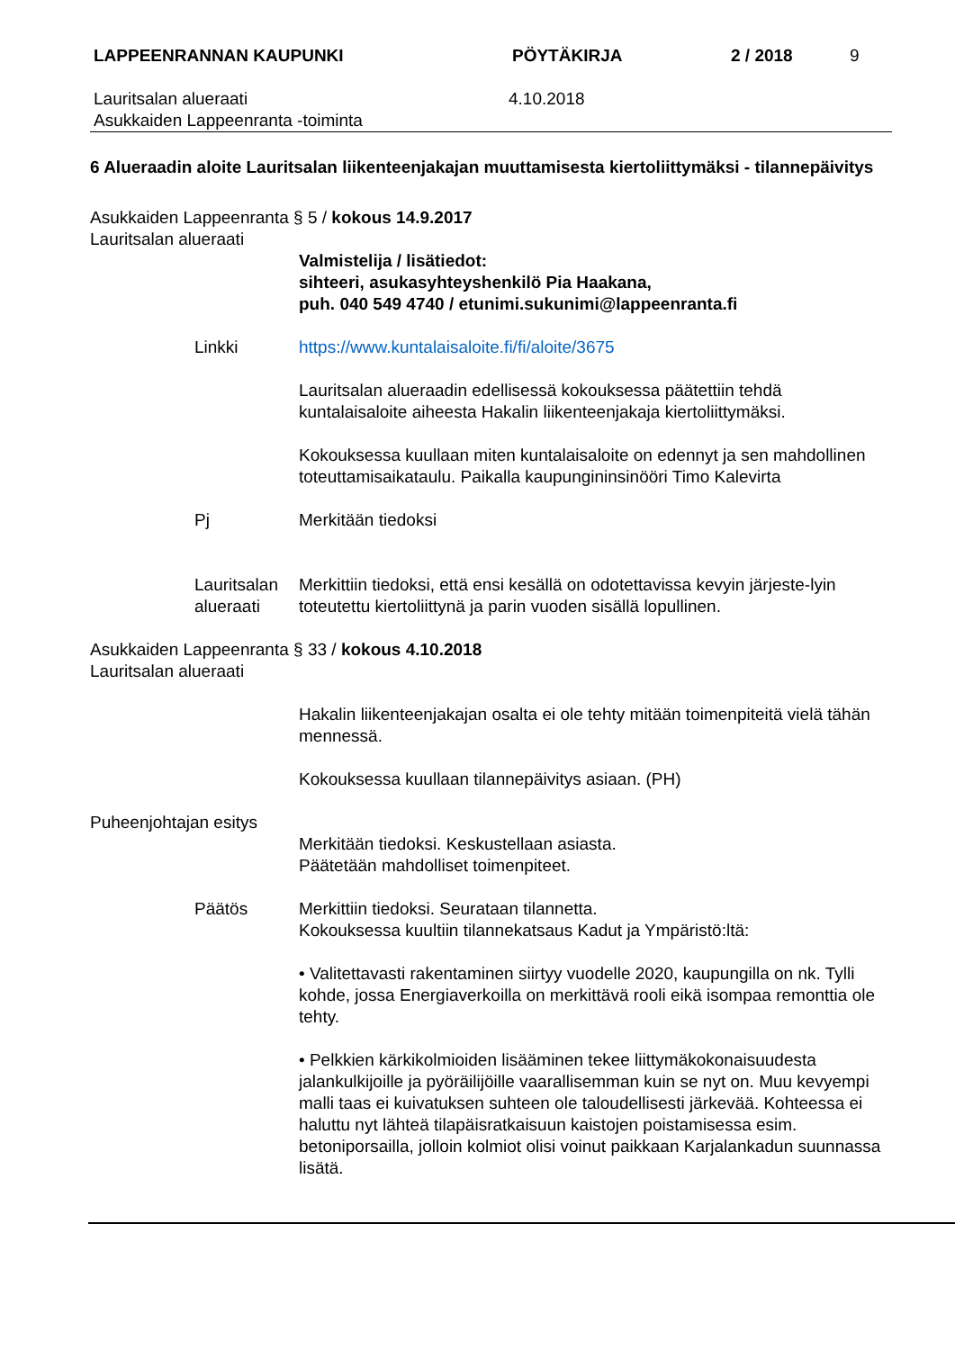LAPPEENRANNAN KAUPUNKI PÖYTÄKIRJA 2 / 2018 9
Lauritsalan alueraati
Asukkaiden Lappeenranta -toiminta
4.10.2018
6 Alueraadin aloite Lauritsalan liikenteenjakajan muuttamisesta kiertoliittymäksi - tilannepäivitys
Asukkaiden Lappeenranta § 5 / kokous 14.9.2017
Lauritsalan alueraati
Valmistelija / lisätiedot:
sihteeri, asukasyhteyshenkilö Pia Haakana,
puh. 040 549 4740 / etunimi.sukunimi@lappeenranta.fi
Linkki https://www.kuntalaisaloite.fi/fi/aloite/3675
Lauritsalan alueraadin edellisessä kokouksessa päätettiin tehdä kuntalaisaloite aiheesta Hakalin liikenteenjakaja kiertoliittymäksi.
Kokouksessa kuullaan miten kuntalaisaloite on edennyt ja sen mahdollinen toteuttamisaikataulu. Paikalla kaupungininsinööri Timo Kalevirta
Pj Merkitään tiedoksi
Lauritsalan alueraati
Merkittiin tiedoksi, että ensi kesällä on odotettavissa kevyin järjeste-lyin toteutettu kiertoliittynä ja parin vuoden sisällä lopullinen.
Asukkaiden Lappeenranta § 33 / kokous 4.10.2018
Lauritsalan alueraati
Hakalin liikenteenjakajan osalta ei ole tehty mitään toimenpiteitä vielä tähän mennessä.
Kokouksessa kuullaan tilannepäivitys asiaan. (PH)
Puheenjohtajan esitys
Merkitään tiedoksi. Keskustellaan asiasta.
Päätetään mahdolliset toimenpiteet.
Päätös Merkittiin tiedoksi. Seurataan tilannetta.
Kokouksessa kuultiin tilannekatsaus Kadut ja Ympäristö:ltä:
• Valitettavasti rakentaminen siirtyy vuodelle 2020, kaupungilla on nk. Tylli kohde, jossa Energiaverkoilla on merkittävä rooli eikä isompaa remonttia ole tehty.
• Pelkkien kärkikolmioiden lisääminen tekee liittymäkokonaisuudesta jalankulkijoille ja pyöräilijöille vaarallisemman kuin se nyt on. Muu kevyempi malli taas ei kuivatuksen suhteen ole taloudellisesti järkevää. Kohteessa ei haluttu nyt lähteä tilapäisratkaisuun kaistojen poistamisessa esim. betoniporsailla, jolloin kolmiot olisi voinut paikkaan Karjalankadun suunnassa lisätä.